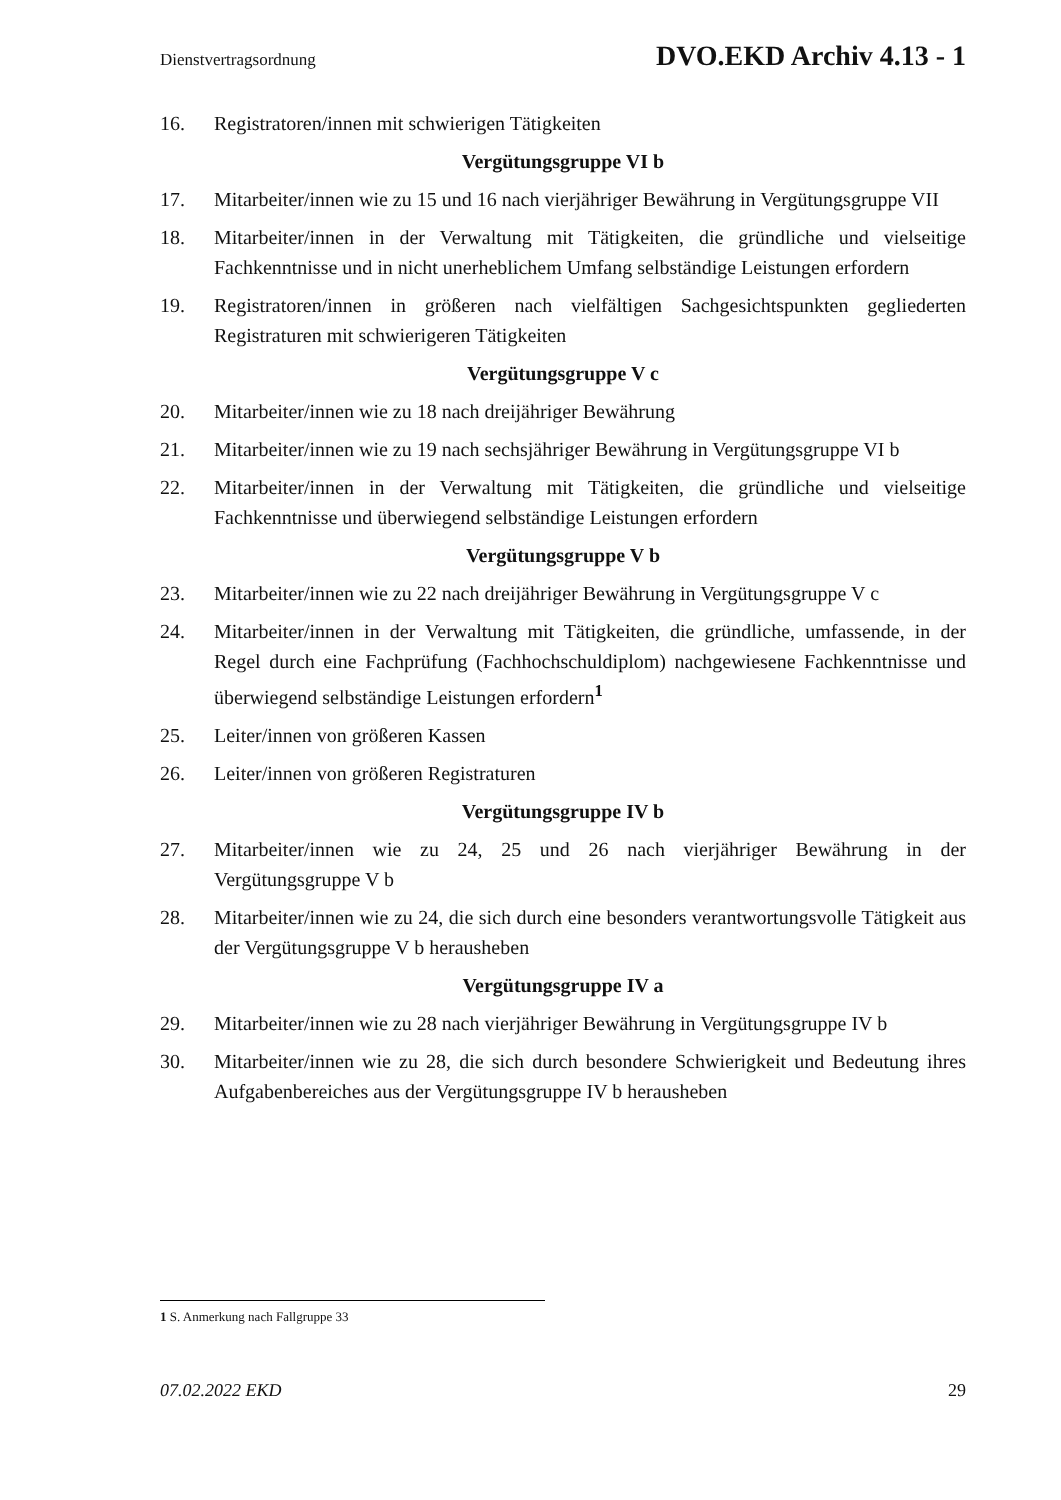Dienstvertragsordnung DVO.EKD Archiv 4.13 - 1
16. Registratoren/innen mit schwierigen Tätigkeiten
Vergütungsgruppe VI b
17. Mitarbeiter/innen wie zu 15 und 16 nach vierjähriger Bewährung in Vergütungsgruppe VII
18. Mitarbeiter/innen in der Verwaltung mit Tätigkeiten, die gründliche und vielseitige Fachkenntnisse und in nicht unerheblichem Umfang selbständige Leistungen erfordern
19. Registratoren/innen in größeren nach vielfältigen Sachgesichtspunkten gegliederten Registraturen mit schwierigeren Tätigkeiten
Vergütungsgruppe V c
20. Mitarbeiter/innen wie zu 18 nach dreijähriger Bewährung
21. Mitarbeiter/innen wie zu 19 nach sechsjähriger Bewährung in Vergütungsgruppe VI b
22. Mitarbeiter/innen in der Verwaltung mit Tätigkeiten, die gründliche und vielseitige Fachkenntnisse und überwiegend selbständige Leistungen erfordern
Vergütungsgruppe V b
23. Mitarbeiter/innen wie zu 22 nach dreijähriger Bewährung in Vergütungsgruppe V c
24. Mitarbeiter/innen in der Verwaltung mit Tätigkeiten, die gründliche, umfassende, in der Regel durch eine Fachprüfung (Fachhochschuldiplom) nachgewiesene Fachkenntnisse und überwiegend selbständige Leistungen erfordern<sup>1</sup>
25. Leiter/innen von größeren Kassen
26. Leiter/innen von größeren Registraturen
Vergütungsgruppe IV b
27. Mitarbeiter/innen wie zu 24, 25 und 26 nach vierjähriger Bewährung in der Vergütungsgruppe V b
28. Mitarbeiter/innen wie zu 24, die sich durch eine besonders verantwortungsvolle Tätigkeit aus der Vergütungsgruppe V b herausheben
Vergütungsgruppe IV a
29. Mitarbeiter/innen wie zu 28 nach vierjähriger Bewährung in Vergütungsgruppe IV b
30. Mitarbeiter/innen wie zu 28, die sich durch besondere Schwierigkeit und Bedeutung ihres Aufgabenbereiches aus der Vergütungsgruppe IV b herausheben
1 S. Anmerkung nach Fallgruppe 33
07.02.2022 EKD 29